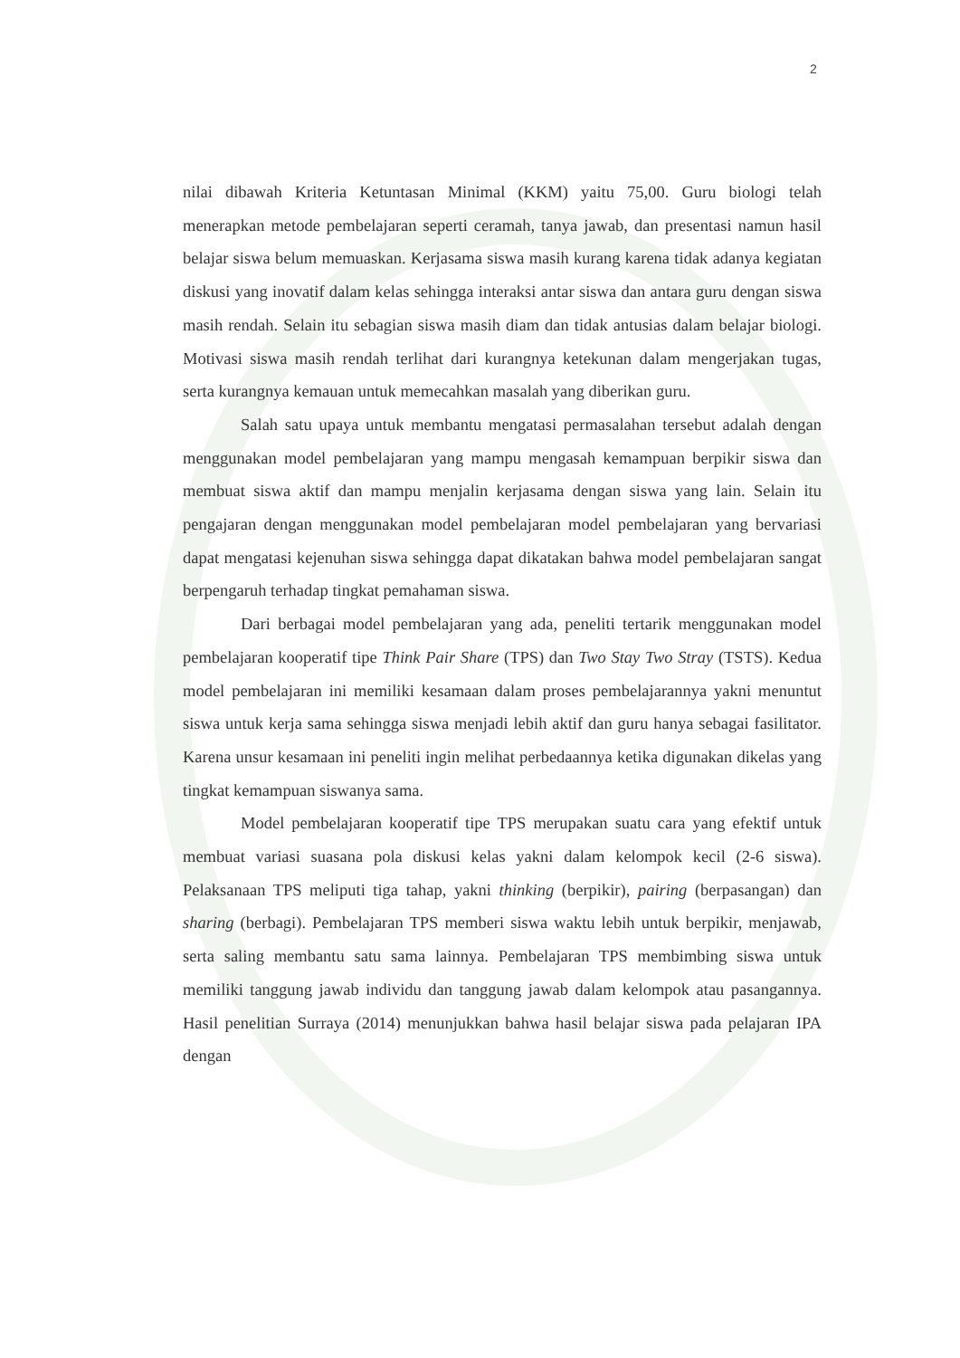2
nilai dibawah Kriteria Ketuntasan Minimal (KKM) yaitu 75,00. Guru biologi telah menerapkan metode pembelajaran seperti ceramah, tanya jawab, dan presentasi namun hasil belajar siswa belum memuaskan. Kerjasama siswa masih kurang karena tidak adanya kegiatan diskusi yang inovatif dalam kelas sehingga interaksi antar siswa dan antara guru dengan siswa masih rendah. Selain itu sebagian siswa masih diam dan tidak antusias dalam belajar biologi. Motivasi siswa masih rendah terlihat dari kurangnya ketekunan dalam mengerjakan tugas, serta kurangnya kemauan untuk memecahkan masalah yang diberikan guru.
Salah satu upaya untuk membantu mengatasi permasalahan tersebut adalah dengan menggunakan model pembelajaran yang mampu mengasah kemampuan berpikir siswa dan membuat siswa aktif dan mampu menjalin kerjasama dengan siswa yang lain. Selain itu pengajaran dengan menggunakan model pembelajaran model pembelajaran yang bervariasi dapat mengatasi kejenuhan siswa sehingga dapat dikatakan bahwa model pembelajaran sangat berpengaruh terhadap tingkat pemahaman siswa.
Dari berbagai model pembelajaran yang ada, peneliti tertarik menggunakan model pembelajaran kooperatif tipe Think Pair Share (TPS) dan Two Stay Two Stray (TSTS). Kedua model pembelajaran ini memiliki kesamaan dalam proses pembelajarannya yakni menuntut siswa untuk kerja sama sehingga siswa menjadi lebih aktif dan guru hanya sebagai fasilitator. Karena unsur kesamaan ini peneliti ingin melihat perbedaannya ketika digunakan dikelas yang tingkat kemampuan siswanya sama.
Model pembelajaran kooperatif tipe TPS merupakan suatu cara yang efektif untuk membuat variasi suasana pola diskusi kelas yakni dalam kelompok kecil (2-6 siswa). Pelaksanaan TPS meliputi tiga tahap, yakni thinking (berpikir), pairing (berpasangan) dan sharing (berbagi). Pembelajaran TPS memberi siswa waktu lebih untuk berpikir, menjawab, serta saling membantu satu sama lainnya. Pembelajaran TPS membimbing siswa untuk memiliki tanggung jawab individu dan tanggung jawab dalam kelompok atau pasangannya. Hasil penelitian Surraya (2014) menunjukkan bahwa hasil belajar siswa pada pelajaran IPA dengan